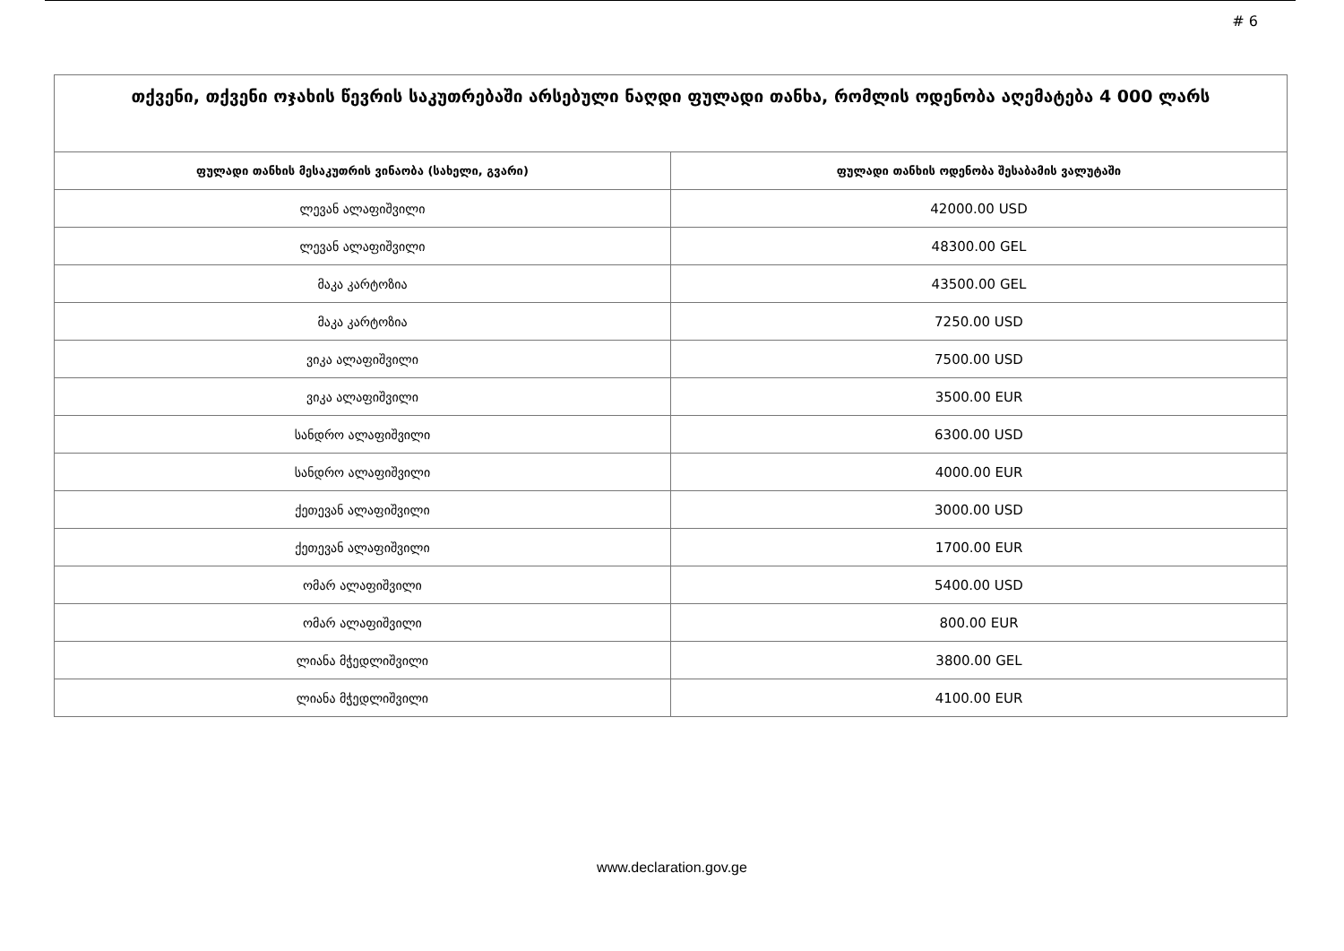# 6
| თქვენი, თქვენი ოჯახის წევრის საკუთრებაში არსებული ნაღდი ფულადი თანხა, რომლის ოდენობა აღემატება 4 000 ლარს | |
| --- | --- |
| ფულადი თანხის მესაკუთრის ვინაობა (სახელი, გვარი) | ფულადი თანხის ოდენობა შესაბამის ვალუტაში |
| ლევან ალაფიშვილი | 42000.00 USD |
| ლევან ალაფიშვილი | 48300.00 GEL |
| მაკა კარტოზია | 43500.00 GEL |
| მაკა კარტოზია | 7250.00 USD |
| ვიკა ალაფიშვილი | 7500.00 USD |
| ვიკა ალაფიშვილი | 3500.00 EUR |
| სანდრო ალაფიშვილი | 6300.00 USD |
| სანდრო ალაფიშვილი | 4000.00 EUR |
| ქეთევან ალაფიშვილი | 3000.00 USD |
| ქეთევან ალაფიშვილი | 1700.00 EUR |
| ომარ ალაფიშვილი | 5400.00 USD |
| ომარ ალაფიშვილი | 800.00 EUR |
| ლიანა მჭედლიშვილი | 3800.00 GEL |
| ლიანა მჭედლიშვილი | 4100.00 EUR |
www.declaration.gov.ge